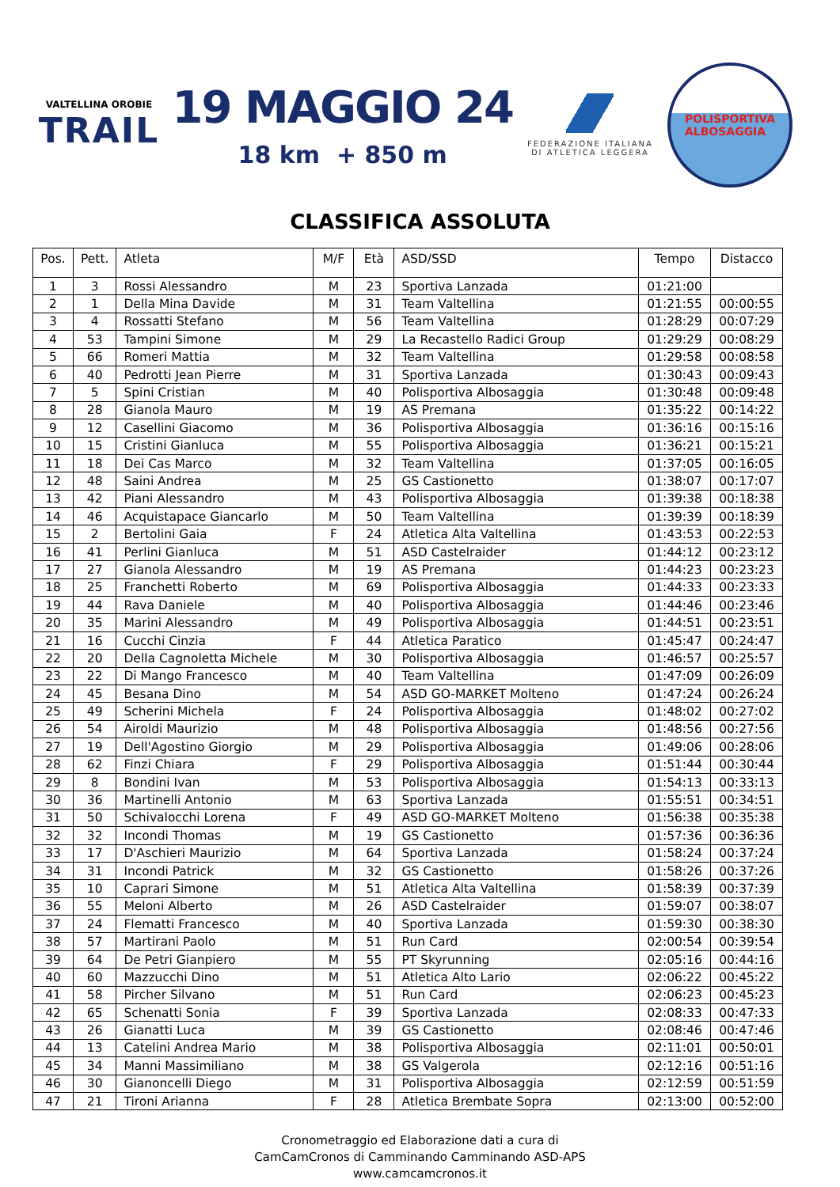VALTELLINA OROBIE
TRAIL
19 MAGGIO 24
18 km + 850 m
FEDERAZIONE ITALIANA
DI ATLETICA LEGGERA
POLISPORTIVA
ALBOSAGGIA
CLASSIFICA ASSOLUTA
| Pos. | Pett. | Atleta | M/F | Età | ASD/SSD | Tempo | Distacco |
| --- | --- | --- | --- | --- | --- | --- | --- |
| 1 | 3 | Rossi Alessandro | M | 23 | Sportiva Lanzada | 01:21:00 | |
| 2 | 1 | Della Mina Davide | M | 31 | Team Valtellina | 01:21:55 | 00:00:55 |
| 3 | 4 | Rossatti Stefano | M | 56 | Team Valtellina | 01:28:29 | 00:07:29 |
| 4 | 53 | Tampini Simone | M | 29 | La Recastello Radici Group | 01:29:29 | 00:08:29 |
| 5 | 66 | Romeri Mattia | M | 32 | Team Valtellina | 01:29:58 | 00:08:58 |
| 6 | 40 | Pedrotti Jean Pierre | M | 31 | Sportiva Lanzada | 01:30:43 | 00:09:43 |
| 7 | 5 | Spini Cristian | M | 40 | Polisportiva Albosaggia | 01:30:48 | 00:09:48 |
| 8 | 28 | Gianola Mauro | M | 19 | AS Premana | 01:35:22 | 00:14:22 |
| 9 | 12 | Casellini Giacomo | M | 36 | Polisportiva Albosaggia | 01:36:16 | 00:15:16 |
| 10 | 15 | Cristini Gianluca | M | 55 | Polisportiva Albosaggia | 01:36:21 | 00:15:21 |
| 11 | 18 | Dei Cas Marco | M | 32 | Team Valtellina | 01:37:05 | 00:16:05 |
| 12 | 48 | Saini Andrea | M | 25 | GS Castionetto | 01:38:07 | 00:17:07 |
| 13 | 42 | Piani Alessandro | M | 43 | Polisportiva Albosaggia | 01:39:38 | 00:18:38 |
| 14 | 46 | Acquistapace Giancarlo | M | 50 | Team Valtellina | 01:39:39 | 00:18:39 |
| 15 | 2 | Bertolini Gaia | F | 24 | Atletica Alta Valtellina | 01:43:53 | 00:22:53 |
| 16 | 41 | Perlini Gianluca | M | 51 | ASD Castelraider | 01:44:12 | 00:23:12 |
| 17 | 27 | Gianola Alessandro | M | 19 | AS Premana | 01:44:23 | 00:23:23 |
| 18 | 25 | Franchetti Roberto | M | 69 | Polisportiva Albosaggia | 01:44:33 | 00:23:33 |
| 19 | 44 | Rava Daniele | M | 40 | Polisportiva Albosaggia | 01:44:46 | 00:23:46 |
| 20 | 35 | Marini Alessandro | M | 49 | Polisportiva Albosaggia | 01:44:51 | 00:23:51 |
| 21 | 16 | Cucchi Cinzia | F | 44 | Atletica Paratico | 01:45:47 | 00:24:47 |
| 22 | 20 | Della Cagnoletta Michele | M | 30 | Polisportiva Albosaggia | 01:46:57 | 00:25:57 |
| 23 | 22 | Di Mango Francesco | M | 40 | Team Valtellina | 01:47:09 | 00:26:09 |
| 24 | 45 | Besana Dino | M | 54 | ASD GO-MARKET Molteno | 01:47:24 | 00:26:24 |
| 25 | 49 | Scherini Michela | F | 24 | Polisportiva Albosaggia | 01:48:02 | 00:27:02 |
| 26 | 54 | Airoldi Maurizio | M | 48 | Polisportiva Albosaggia | 01:48:56 | 00:27:56 |
| 27 | 19 | Dell'Agostino Giorgio | M | 29 | Polisportiva Albosaggia | 01:49:06 | 00:28:06 |
| 28 | 62 | Finzi Chiara | F | 29 | Polisportiva Albosaggia | 01:51:44 | 00:30:44 |
| 29 | 8 | Bondini Ivan | M | 53 | Polisportiva Albosaggia | 01:54:13 | 00:33:13 |
| 30 | 36 | Martinelli Antonio | M | 63 | Sportiva Lanzada | 01:55:51 | 00:34:51 |
| 31 | 50 | Schivalocchi Lorena | F | 49 | ASD GO-MARKET Molteno | 01:56:38 | 00:35:38 |
| 32 | 32 | Incondi Thomas | M | 19 | GS Castionetto | 01:57:36 | 00:36:36 |
| 33 | 17 | D'Aschieri Maurizio | M | 64 | Sportiva Lanzada | 01:58:24 | 00:37:24 |
| 34 | 31 | Incondi Patrick | M | 32 | GS Castionetto | 01:58:26 | 00:37:26 |
| 35 | 10 | Caprari Simone | M | 51 | Atletica Alta Valtellina | 01:58:39 | 00:37:39 |
| 36 | 55 | Meloni Alberto | M | 26 | ASD Castelraider | 01:59:07 | 00:38:07 |
| 37 | 24 | Flematti Francesco | M | 40 | Sportiva Lanzada | 01:59:30 | 00:38:30 |
| 38 | 57 | Martirani Paolo | M | 51 | Run Card | 02:00:54 | 00:39:54 |
| 39 | 64 | De Petri Gianpiero | M | 55 | PT Skyrunning | 02:05:16 | 00:44:16 |
| 40 | 60 | Mazzucchi Dino | M | 51 | Atletica Alto Lario | 02:06:22 | 00:45:22 |
| 41 | 58 | Pircher Silvano | M | 51 | Run Card | 02:06:23 | 00:45:23 |
| 42 | 65 | Schenatti Sonia | F | 39 | Sportiva Lanzada | 02:08:33 | 00:47:33 |
| 43 | 26 | Gianatti Luca | M | 39 | GS Castionetto | 02:08:46 | 00:47:46 |
| 44 | 13 | Catelini Andrea Mario | M | 38 | Polisportiva Albosaggia | 02:11:01 | 00:50:01 |
| 45 | 34 | Manni Massimiliano | M | 38 | GS Valgerola | 02:12:16 | 00:51:16 |
| 46 | 30 | Gianoncelli Diego | M | 31 | Polisportiva Albosaggia | 02:12:59 | 00:51:59 |
| 47 | 21 | Tironi Arianna | F | 28 | Atletica Brembate Sopra | 02:13:00 | 00:52:00 |
Cronometraggio ed Elaborazione dati a cura di
CamCamCronos di Camminando Camminando ASD-APS
www.camcamcronos.it